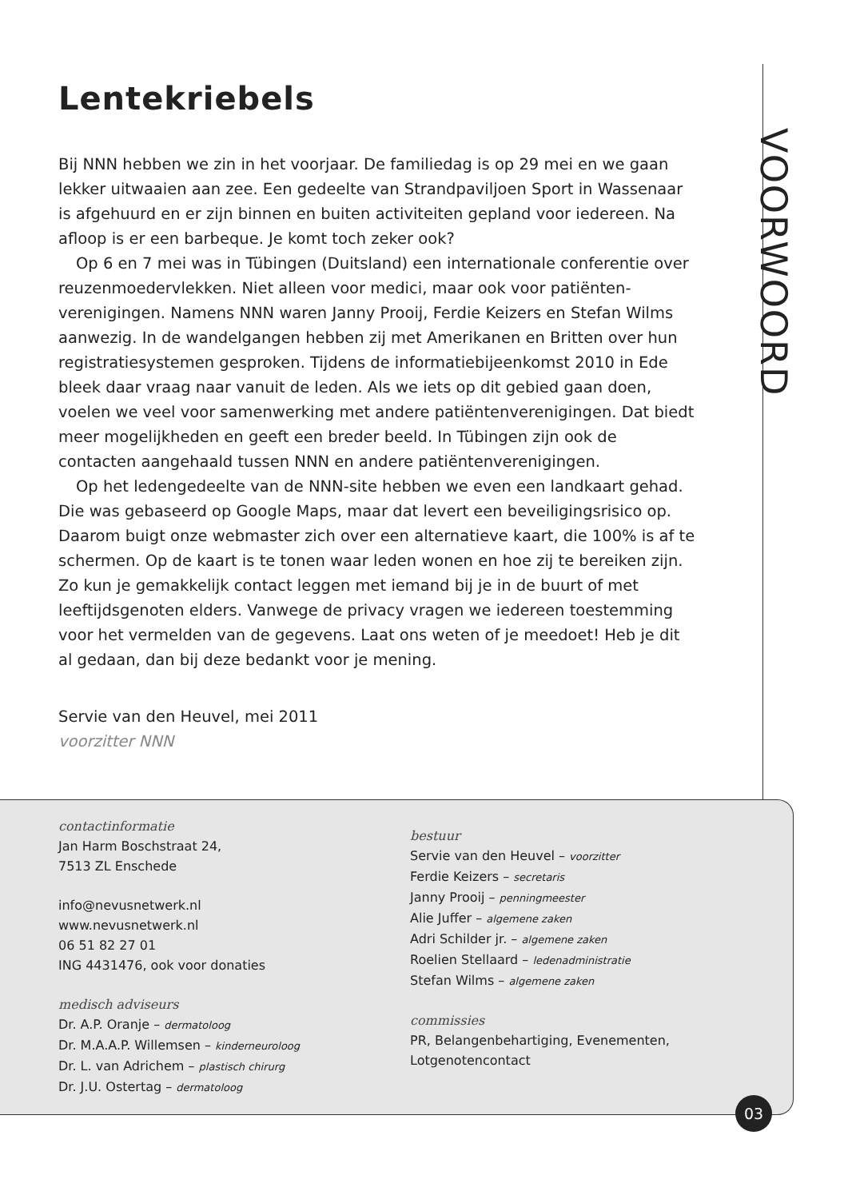VOORWOORD
Lentekriebels
Bij NNN hebben we zin in het voorjaar. De familiedag is op 29 mei en we gaan lekker uitwaaien aan zee. Een gedeelte van Strandpaviljoen Sport in Wassenaar is afgehuurd en er zijn binnen en buiten activiteiten gepland voor iedereen. Na afloop is er een barbeque. Je komt toch zeker ook?
Op 6 en 7 mei was in Tübingen (Duitsland) een internationale conferentie over reuzenmoedervlekken. Niet alleen voor medici, maar ook voor patiënten­verenigingen. Namens NNN waren Janny Prooij, Ferdie Keizers en Stefan Wilms aanwezig. In de wandelgangen hebben zij met Amerikanen en Britten over hun registratiesystemen gesproken. Tijdens de informatiebijeenkomst 2010 in Ede bleek daar vraag naar vanuit de leden. Als we iets op dit gebied gaan doen, voelen we veel voor samenwerking met andere patiëntenvereni­gingen. Dat biedt meer mogelijkheden en geeft een breder beeld. In Tübingen zijn ook de contacten aangehaald tussen NNN en andere patiëntenverenigingen.
Op het ledengedeelte van de NNN-site hebben we even een landkaart gehad. Die was gebaseerd op Google Maps, maar dat levert een beveiligings­risico op. Daarom buigt onze webmaster zich over een alternatieve kaart, die 100% is af te schermen. Op de kaart is te tonen waar leden wonen en hoe zij te bereiken zijn. Zo kun je gemakkelijk contact leggen met iemand bij je in de buurt of met leeftijdsgenoten elders. Vanwege de privacy vragen we iedereen toestemming voor het vermelden van de gegevens. Laat ons weten of je mee­doet! Heb je dit al gedaan, dan bij deze bedankt voor je mening.
Servie van den Heuvel, mei 2011
voorzitter NNN
contactinformatie
Jan Harm Boschstraat 24,
7513 ZL Enschede
info@nevusnetwerk.nl
www.nevusnetwerk.nl
06 51 82 27 01
ING 4431476, ook voor donaties
medisch adviseurs
Dr. A.P. Oranje – dermatoloog
Dr. M.A.A.P. Willemsen – kinderneuroloog
Dr. L. van Adrichem – plastisch chirurg
Dr. J.U. Ostertag – dermatoloog
bestuur
Servie van den Heuvel – voorzitter
Ferdie Keizers – secretaris
Janny Prooij – penningmeester
Alie Juffer – algemene zaken
Adri Schilder jr. – algemene zaken
Roelien Stellaard – ledenadministratie
Stefan Wilms – algemene zaken
commissies
PR, Belangenbehartiging, Evenementen,
Lotgenotencontact
03